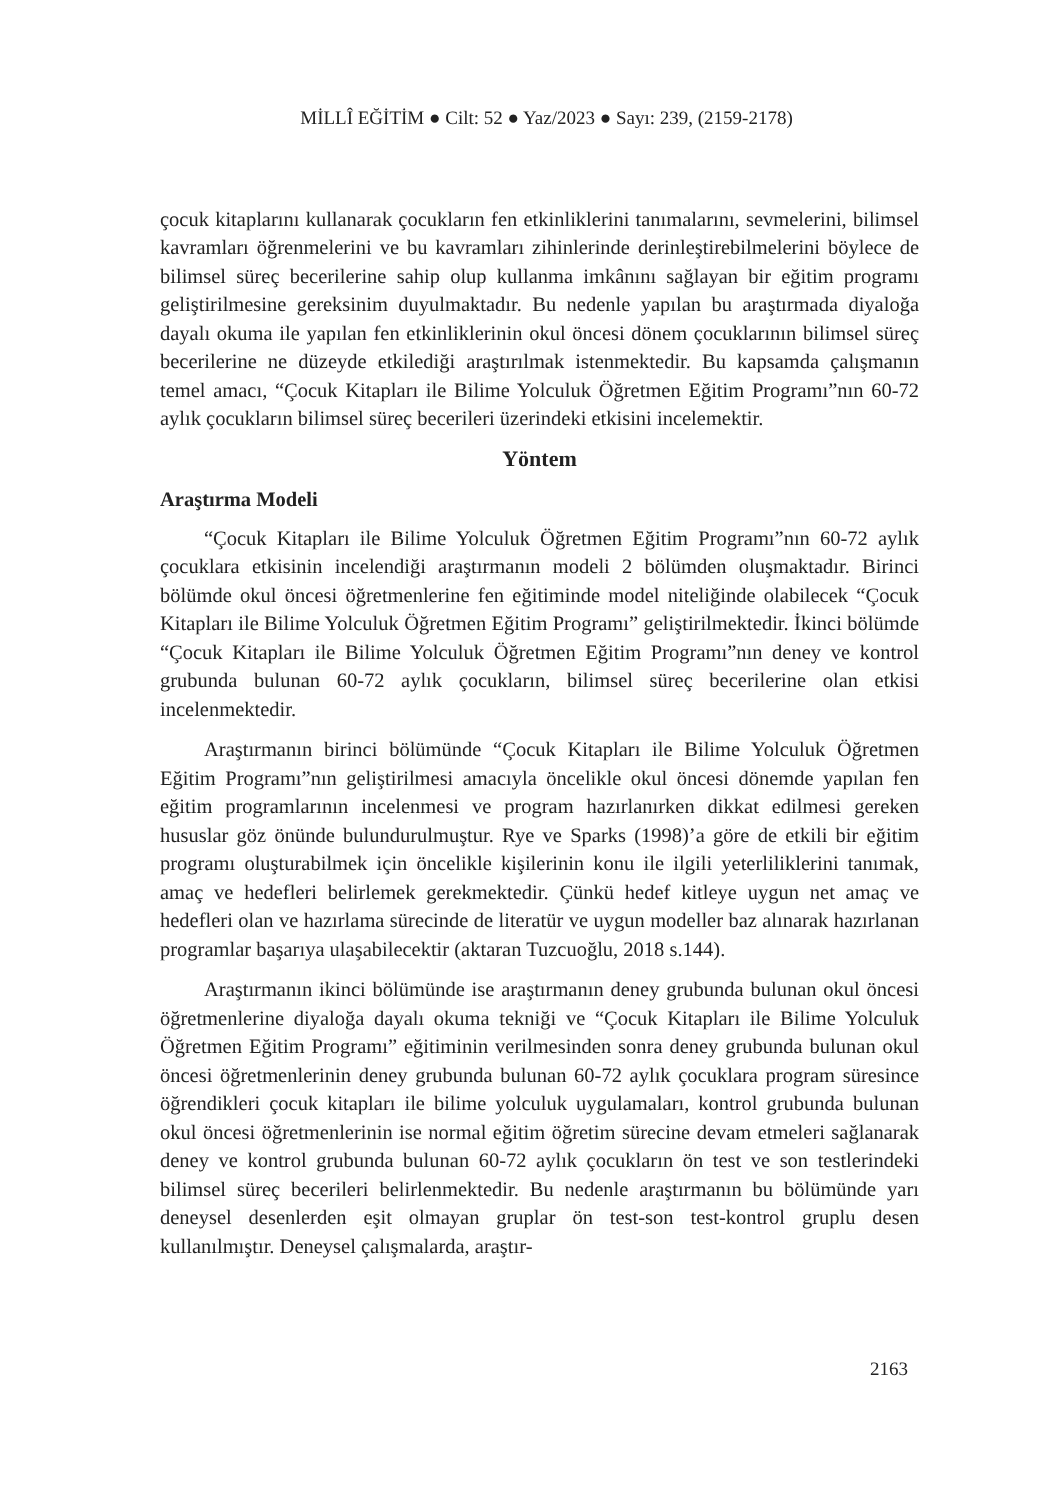MİLLÎ EĞİTİM ● Cilt: 52 ● Yaz/2023 ● Sayı: 239, (2159-2178)
çocuk kitaplarını kullanarak çocukların fen etkinliklerini tanımalarını, sevmelerini, bilimsel kavramları öğrenmelerini ve bu kavramları zihinlerinde derinleştirebilmelerini böylece de bilimsel süreç becerilerine sahip olup kullanma imkânını sağlayan bir eğitim programı geliştirilmesine gereksinim duyulmaktadır. Bu nedenle yapılan bu araştırmada diyaloğa dayalı okuma ile yapılan fen etkinliklerinin okul öncesi dönem çocuklarının bilimsel süreç becerilerine ne düzeyde etkilediği araştırılmak istenmektedir. Bu kapsamda çalışmanın temel amacı, “Çocuk Kitapları ile Bilime Yolculuk Öğretmen Eğitim Programı”nın 60-72 aylık çocukların bilimsel süreç becerileri üzerindeki etkisini incelemektir.
Yöntem
Araştırma Modeli
“Çocuk Kitapları ile Bilime Yolculuk Öğretmen Eğitim Programı”nın 60-72 aylık çocuklara etkisinin incelendiği araştırmanın modeli 2 bölümden oluşmaktadır. Birinci bölümde okul öncesi öğretmenlerine fen eğitiminde model niteliğinde olabilecek “Çocuk Kitapları ile Bilime Yolculuk Öğretmen Eğitim Programı” geliştirilmektedir. İkinci bölümde “Çocuk Kitapları ile Bilime Yolculuk Öğretmen Eğitim Programı”nın deney ve kontrol grubunda bulunan 60-72 aylık çocukların, bilimsel süreç becerilerine olan etkisi incelenmektedir.
Araştırmanın birinci bölümünde “Çocuk Kitapları ile Bilime Yolculuk Öğretmen Eğitim Programı”nın geliştirilmesi amacıyla öncelikle okul öncesi dönemde yapılan fen eğitim programlarının incelenmesi ve program hazırlanırken dikkat edilmesi gereken hususlar göz önünde bulundurulmuştur. Rye ve Sparks (1998)’a göre de etkili bir eğitim programı oluşturabilmek için öncelikle kişilerinin konu ile ilgili yeterliliklerini tanımak, amaç ve hedefleri belirlemek gerekmektedir. Çünkü hedef kitleye uygun net amaç ve hedefleri olan ve hazırlama sürecinde de literatür ve uygun modeller baz alınarak hazırlanan programlar başarıya ulaşabilecektir (aktaran Tuzcuoğlu, 2018 s.144).
Araştırmanın ikinci bölümünde ise araştırmanın deney grubunda bulunan okul öncesi öğretmenlerine diyaloğa dayalı okuma tekniği ve “Çocuk Kitapları ile Bilime Yolculuk Öğretmen Eğitim Programı” eğitiminin verilmesinden sonra deney grubunda bulunan okul öncesi öğretmenlerinin deney grubunda bulunan 60-72 aylık çocuklara program süresince öğrendikleri çocuk kitapları ile bilime yolculuk uygulamaları, kontrol grubunda bulunan okul öncesi öğretmenlerinin ise normal eğitim öğretim sürecine devam etmeleri sağlanarak deney ve kontrol grubunda bulunan 60-72 aylık çocukların ön test ve son testlerindeki bilimsel süreç becerileri belirlenmektedir. Bu nedenle araştırmanın bu bölümünde yarı deneysel desenlerden eşit olmayan gruplar ön test-son test-kontrol gruplu desen kullanılmıştır. Deneysel çalışmalarda, araştır-
2163